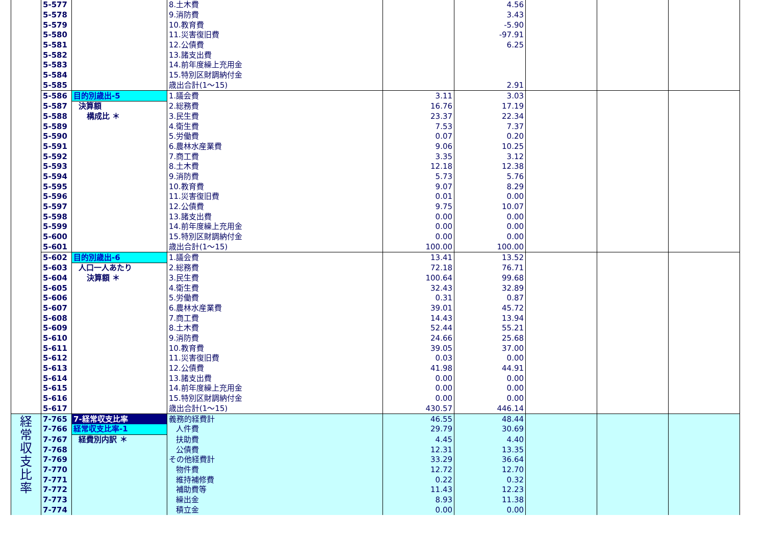| | 5-577 | | 8.土木費 | | 4.56 | | | |
| | 5-578 | | 9.消防費 | | 3.43 | | | |
| | 5-579 | | 10.教育費 | | -5.90 | | | |
| | 5-580 | | 11.災害復旧費 | | -97.91 | | | |
| | 5-581 | | 12.公債費 | | 6.25 | | | |
| | 5-582 | | 13.諸支出費 | | | | | |
| | 5-583 | | 14.前年度繰上充用金 | | | | | |
| | 5-584 | | 15.特別区財調納付金 | | | | | |
| | 5-585 | | 歳出合計(1～15) | | 2.91 | | | |
| | 5-586 | 目的別歳出-5 | 1.議会費 | 3.11 | 3.03 | | | |
| | 5-587 | 決算額 | 2.総務費 | 16.76 | 17.19 | | | |
| | 5-588 | 構成比 ＊ | 3.民生費 | 23.37 | 22.34 | | | |
| | 5-589 | | 4.衛生費 | 7.53 | 7.37 | | | |
| | 5-590 | | 5.労働費 | 0.07 | 0.20 | | | |
| | 5-591 | | 6.農林水産業費 | 9.06 | 10.25 | | | |
| | 5-592 | | 7.商工費 | 3.35 | 3.12 | | | |
| | 5-593 | | 8.土木費 | 12.18 | 12.38 | | | |
| | 5-594 | | 9.消防費 | 5.73 | 5.76 | | | |
| | 5-595 | | 10.教育費 | 9.07 | 8.29 | | | |
| | 5-596 | | 11.災害復旧費 | 0.01 | 0.00 | | | |
| | 5-597 | | 12.公債費 | 9.75 | 10.07 | | | |
| | 5-598 | | 13.諸支出費 | 0.00 | 0.00 | | | |
| | 5-599 | | 14.前年度繰上充用金 | 0.00 | 0.00 | | | |
| | 5-600 | | 15.特別区財調納付金 | 0.00 | 0.00 | | | |
| | 5-601 | | 歳出合計(1～15) | 100.00 | 100.00 | | | |
| | 5-602 | 目的別歳出-6 | 1.議会費 | 13.41 | 13.52 | | | |
| | 5-603 | 人口一人あたり | 2.総務費 | 72.18 | 76.71 | | | |
| | 5-604 | 決算額 ＊ | 3.民生費 | 100.64 | 99.68 | | | |
| | 5-605 | | 4.衛生費 | 32.43 | 32.89 | | | |
| | 5-606 | | 5.労働費 | 0.31 | 0.87 | | | |
| | 5-607 | | 6.農林水産業費 | 39.01 | 45.72 | | | |
| | 5-608 | | 7.商工費 | 14.43 | 13.94 | | | |
| | 5-609 | | 8.土木費 | 52.44 | 55.21 | | | |
| | 5-610 | | 9.消防費 | 24.66 | 25.68 | | | |
| | 5-611 | | 10.教育費 | 39.05 | 37.00 | | | |
| | 5-612 | | 11.災害復旧費 | 0.03 | 0.00 | | | |
| | 5-613 | | 12.公債費 | 41.98 | 44.91 | | | |
| | 5-614 | | 13.諸支出費 | 0.00 | 0.00 | | | |
| | 5-615 | | 14.前年度繰上充用金 | 0.00 | 0.00 | | | |
| | 5-616 | | 15.特別区財調納付金 | 0.00 | 0.00 | | | |
| | 5-617 | | 歳出合計(1～15) | 430.57 | 446.14 | | | |
| 経 常 収 支 比 率 | 7-765 | 7-経常収支比率 | 義務的経費計 | 46.55 | 48.44 | | | |
| | 7-766 | 経常収支比率-1 | 人件費 | 29.79 | 30.69 | | | |
| | 7-767 | 経費別内訳 ＊ | 扶助費 | 4.45 | 4.40 | | | |
| | 7-768 | | 公債費 | 12.31 | 13.35 | | | |
| | 7-769 | | その他経費計 | 33.29 | 36.64 | | | |
| | 7-770 | | 物件費 | 12.72 | 12.70 | | | |
| | 7-771 | | 維持補修費 | 0.22 | 0.32 | | | |
| | 7-772 | | 補助費等 | 11.43 | 12.23 | | | |
| | 7-773 | | 繰出金 | 8.93 | 11.38 | | | |
| | 7-774 | | 積立金 | 0.00 | 0.00 | | | |